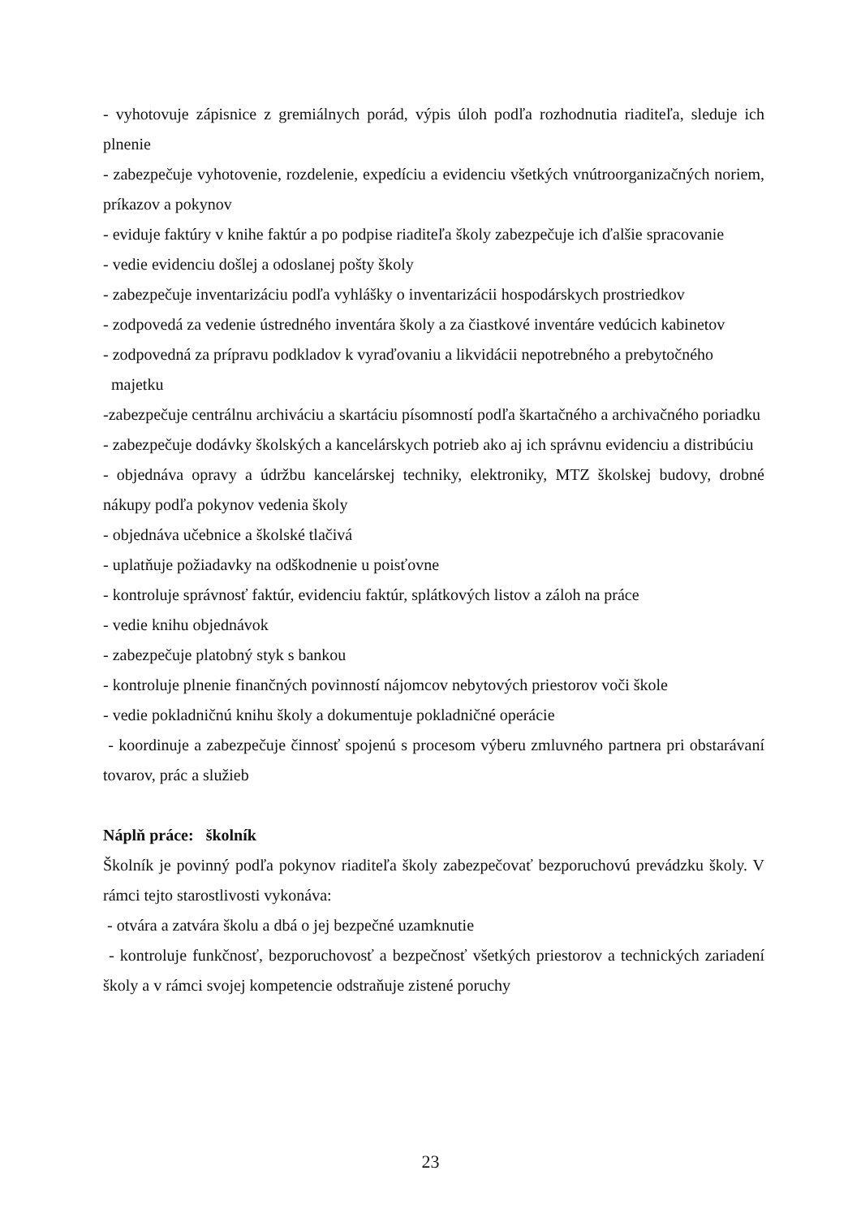- vyhotovuje zápisnice z gremiálnych porád, výpis úloh podľa rozhodnutia riaditeľa, sleduje ich plnenie
- zabezpečuje vyhotovenie, rozdelenie, expedíciu a evidenciu všetkých vnútroorganizačných noriem, príkazov a pokynov
- eviduje faktúry v knihe faktúr a po podpise riaditeľa školy zabezpečuje ich ďalšie spracovanie
- vedie evidenciu došlej a odoslanej pošty školy
- zabezpečuje inventarizáciu podľa vyhlášky o inventarizácii hospodárskych prostriedkov
- zodpovedá za vedenie ústredného inventára školy a za čiastkové inventáre vedúcich kabinetov
- zodpovedná za prípravu podkladov k vyraďovaniu a likvidácii nepotrebného a prebytočného
majetku
-zabezpečuje centrálnu archiváciu a skartáciu písomností podľa škartačného a archivačného poriadku
- zabezpečuje dodávky školských a kancelárskych potrieb ako aj ich správnu evidenciu a distribúciu
- objednáva opravy a údržbu kancelárskej techniky, elektroniky, MTZ školskej budovy, drobné nákupy podľa pokynov vedenia školy
- objednáva učebnice a školské tlačivá
- uplatňuje požiadavky na odškodnenie u poisťovne
- kontroluje správnosť faktúr, evidenciu faktúr, splátkových listov a záloh na práce
- vedie knihu objednávok
- zabezpečuje platobný styk s bankou
- kontroluje plnenie finančných povinností nájomcov nebytových priestorov voči škole
- vedie pokladničnú knihu školy a dokumentuje pokladničné operácie
- koordinuje a zabezpečuje činnosť spojenú s procesom výberu zmluvného partnera pri obstarávaní tovarov, prác a služieb
Náplň práce: školník
Školník je povinný podľa pokynov riaditeľa školy zabezpečovať bezporuchovú prevádzku školy. V rámci tejto starostlivosti vykonáva:
- otvára a zatvára školu a dbá o jej bezpečné uzamknutie
- kontroluje funkčnosť, bezporuchovosť a bezpečnosť všetkých priestorov a technických zariadení školy a v rámci svojej kompetencie odstraňuje zistené poruchy
23